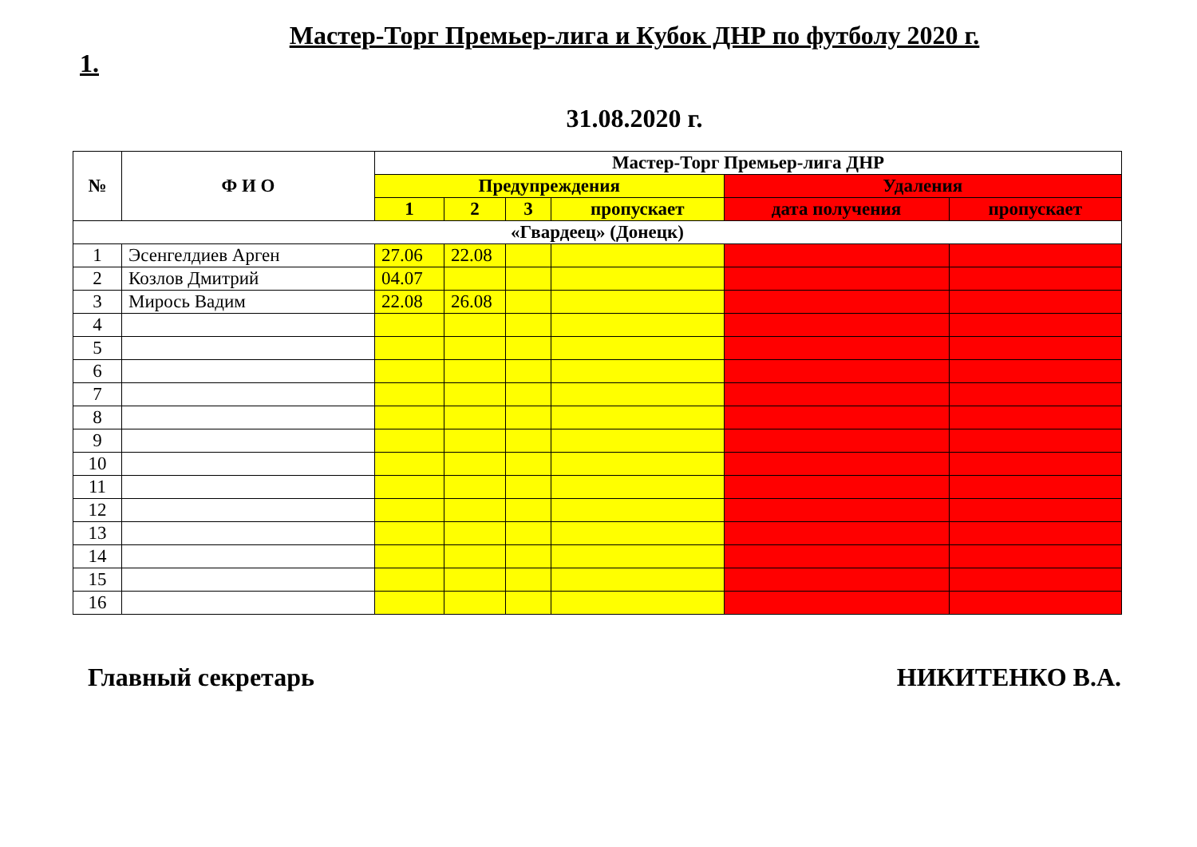Мастер-Торг Премьер-лига и Кубок ДНР по футболу 2020 г.
1.
31.08.2020 г.
| № | Ф И О | Мастер-Торг Премьер-лига ДНР | | | | | |
| --- | --- | --- | --- | --- | --- | --- | --- |
| | | Предупреждения | | | | Удаления | |
| | | 1 | 2 | 3 | пропускает | дата получения | пропускает |
| «Гвардеец» (Донецк) | | | | | | | |
| 1 | Эсенгелдиев Арген | 27.06 | 22.08 | | | | |
| 2 | Козлов Дмитрий | 04.07 | | | | | |
| 3 | Мирось Вадим | 22.08 | 26.08 | | | | |
| 4 | | | | | | | |
| 5 | | | | | | | |
| 6 | | | | | | | |
| 7 | | | | | | | |
| 8 | | | | | | | |
| 9 | | | | | | | |
| 10 | | | | | | | |
| 11 | | | | | | | |
| 12 | | | | | | | |
| 13 | | | | | | | |
| 14 | | | | | | | |
| 15 | | | | | | | |
| 16 | | | | | | | |
Главный секретарь НИКИТЕНКО В.А.